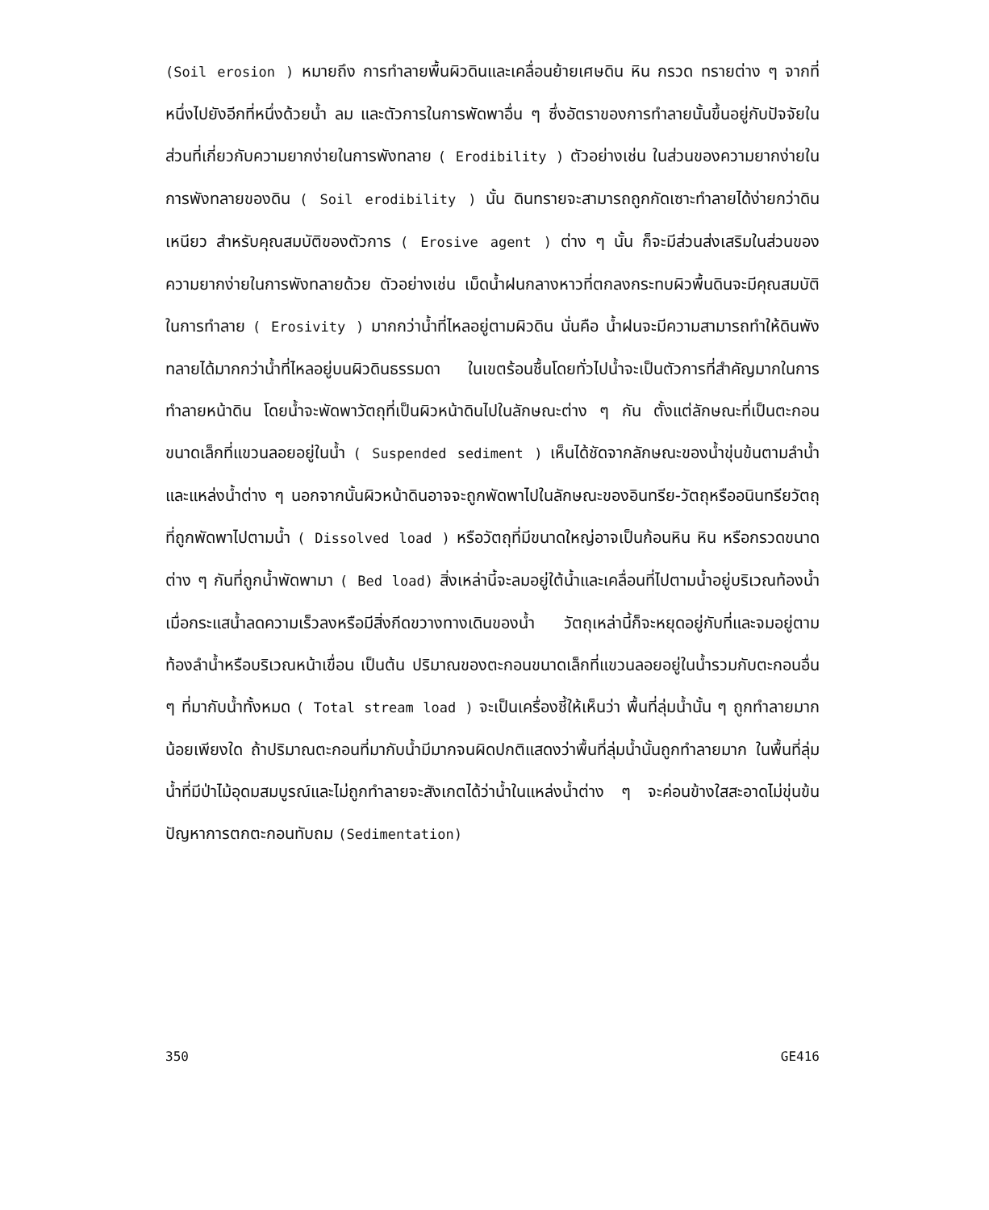(Soil erosion ) หมายถึง การทำลายพื้นผิวดินและเคลื่อนย้ายเศษดิน หิน กรวด ทรายต่าง ๆ จากที่หนึ่งไปยังอีกที่หนึ่งด้วยน้ำ ลม และตัวการในการพัดพาอื่น ๆ ซึ่งอัตราของการทำลายนั้นขึ้นอยู่กับปัจจัยในส่วนที่เกี่ยวกับความยากง่ายในการพังทลาย ( Erodibility ) ตัวอย่างเช่น ในส่วนของความยากง่ายในการพังทลายของดิน ( Soil erodibility ) นั้น ดินทรายจะสามารถถูกกัดเซาะทำลายได้ง่ายกว่าดินเหนียว สำหรับคุณสมบัติของตัวการ ( Erosive agent ) ต่าง ๆ นั้น ก็จะมีส่วนส่งเสริมในส่วนของความยากง่ายในการพังทลายด้วย ตัวอย่างเช่น เม็ดน้ำฝนกลางหาวที่ตกลงกระทบผิวพื้นดินจะมีคุณสมบัติในการทำลาย ( Erosivity ) มากกว่าน้ำที่ไหลอยู่ตามผิวดิน นั่นคือ น้ำฝนจะมีความสามารถทำให้ดินพังทลายได้มากกว่าน้ำที่ไหลอยู่บนผิวดินธรรมดา ในเขตร้อนชื้นโดยทั่วไปน้ำจะเป็นตัวการที่สำคัญมากในการทำลายหน้าดิน โดยน้ำจะพัดพาวัตถุที่เป็นผิวหน้าดินไปในลักษณะต่าง ๆ กัน ตั้งแต่ลักษณะที่เป็นตะกอนขนาดเล็กที่แขวนลอยอยู่ในน้ำ ( Suspended sediment ) เห็นได้ชัดจากลักษณะของน้ำขุ่นข้นตามลำน้ำและแหล่งน้ำต่าง ๆ นอกจากนั้นผิวหน้าดินอาจจะถูกพัดพาไปในลักษณะของอินทรีย-วัตถุหรืออนินทรียวัตถุที่ถูกพัดพาไปตามน้ำ ( Dissolved load ) หรือวัตถุที่มีขนาดใหญ่อาจเป็นก้อนหิน หิน หรือกรวดขนาดต่าง ๆ กันที่ถูกน้ำพัดพามา ( Bed load) สิ่งเหล่านี้จะลมอยู่ใต้น้ำและเคลื่อนที่ไปตามน้ำอยู่บริเวณท้องน้ำ เมื่อกระแสน้ำลดความเร็วลงหรือมีสิ่งกีดขวางทางเดินของน้ำ วัตถุเหล่านี้ก็จะหยุดอยู่กับที่และจมอยู่ตามท้องลำน้ำหรือบริเวณหน้าเขื่อน เป็นต้น ปริมาณของตะกอนขนาดเล็กที่แขวนลอยอยู่ในน้ำรวมกับตะกอนอื่น ๆ ที่มากับน้ำทั้งหมด ( Total stream load ) จะเป็นเครื่องชี้ให้เห็นว่า พื้นที่ลุ่มน้ำนั้น ๆ ถูกทำลายมากน้อยเพียงใด ถ้าปริมาณตะกอนที่มากับน้ำมีมากจนผิดปกติแสดงว่าพื้นที่ลุ่มน้ำนั้นถูกทำลายมาก ในพื้นที่ลุ่มน้ำที่มีป่าไม้อุดมสมบูรณ์และไม่ถูกทำลายจะสังเกตได้ว่าน้ำในแหล่งน้ำต่าง ๆ จะค่อนข้างใสสะอาดไม่ขุ่นข้น ปัญหาการตกตะกอนทับถม (Sedimentation)
350 GE416